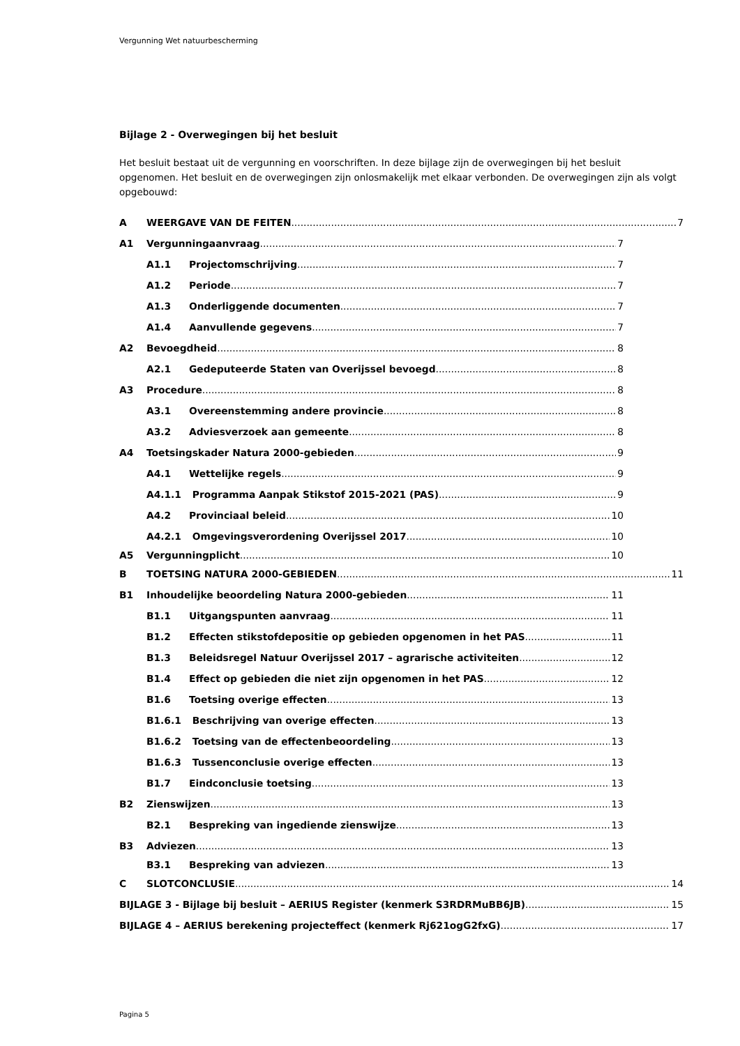Vergunning Wet natuurbescherming
Bijlage 2 - Overwegingen bij het besluit
Het besluit bestaat uit de vergunning en voorschriften. In deze bijlage zijn de overwegingen bij het besluit opgenomen. Het besluit en de overwegingen zijn onlosmakelijk met elkaar verbonden. De overwegingen zijn als volgt opgebouwd:
A WEERGAVE VAN DE FEITEN 7
A1 Vergunningaanvraag 7
A1.1 Projectomschrijving 7
A1.2 Periode 7
A1.3 Onderliggende documenten 7
A1.4 Aanvullende gegevens 7
A2 Bevoegdheid 8
A2.1 Gedeputeerde Staten van Overijssel bevoegd 8
A3 Procedure 8
A3.1 Overeenstemming andere provincie 8
A3.2 Adviesverzoek aan gemeente 8
A4 Toetsingskader Natura 2000-gebieden 9
A4.1 Wettelijke regels 9
A4.1.1 Programma Aanpak Stikstof 2015-2021 (PAS) 9
A4.2 Provinciaal beleid 10
A4.2.1 Omgevingsverordening Overijssel 2017 10
A5 Vergunningplicht 10
B TOETSING NATURA 2000-GEBIEDEN 11
B1 Inhoudelijke beoordeling Natura 2000-gebieden 11
B1.1 Uitgangspunten aanvraag 11
B1.2 Effecten stikstofdepositie op gebieden opgenomen in het PAS 11
B1.3 Beleidsregel Natuur Overijssel 2017 – agrarische activiteiten 12
B1.4 Effect op gebieden die niet zijn opgenomen in het PAS 12
B1.6 Toetsing overige effecten 13
B1.6.1 Beschrijving van overige effecten 13
B1.6.2 Toetsing van de effectenbeoordeling 13
B1.6.3 Tussenconclusie overige effecten 13
B1.7 Eindconclusie toetsing 13
B2 Zienswijzen 13
B2.1 Bespreking van ingediende zienswijze 13
B3 Adviezen 13
B3.1 Bespreking van adviezen 13
C SLOTCONCLUSIE 14
BIJLAGE 3 - Bijlage bij besluit – AERIUS Register (kenmerk S3RDRMuBB6JB) 15
BIJLAGE 4 – AERIUS berekening projecteffect (kenmerk Rj621ogG2fxG) 17
Pagina 5